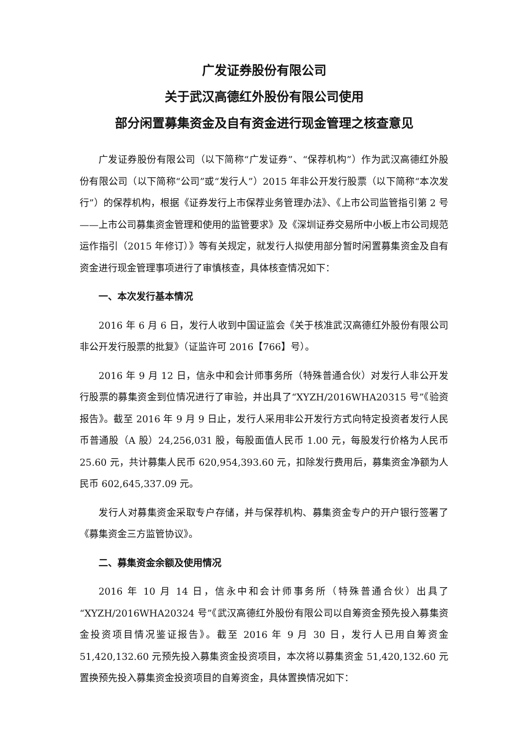广发证券股份有限公司
关于武汉高德红外股份有限公司使用
部分闲置募集资金及自有资金进行现金管理之核查意见
广发证券股份有限公司（以下简称“广发证券”、“保荐机构”）作为武汉高德红外股份有限公司（以下简称“公司”或“发行人”）2015 年非公开发行股票（以下简称“本次发行”）的保荐机构，根据《证券发行上市保荐业务管理办法》、《上市公司监管指引第 2 号——上市公司募集资金管理和使用的监管要求》及《深圳证券交易所中小板上市公司规范运作指引（2015 年修订）》等有关规定，就发行人拟使用部分暂时闲置募集资金及自有资金进行现金管理事项进行了审慎核查，具体核查情况如下：
一、本次发行基本情况
2016 年 6 月 6 日，发行人收到中国证监会《关于核准武汉高德红外股份有限公司非公开发行股票的批复》（证监许可 2016【766】号）。
2016 年 9 月 12 日，信永中和会计师事务所（特殊普通合伙）对发行人非公开发行股票的募集资金到位情况进行了审验，并出具了“XYZH/2016WHA20315 号”《验资报告》。截至 2016 年 9 月 9 日止，发行人采用非公开发行方式向特定投资者发行人民币普通股（A 股）24,256,031 股，每股面值人民币 1.00 元，每股发行价格为人民币 25.60 元，共计募集人民币 620,954,393.60 元，扣除发行费用后，募集资金净额为人民币 602,645,337.09 元。
发行人对募集资金采取专户存储，并与保荐机构、募集资金专户的开户银行签署了《募集资金三方监管协议》。
二、募集资金余额及使用情况
2016 年 10 月 14 日，信永中和会计师事务所（特殊普通合伙）出具了“XYZH/2016WHA20324 号”《武汉高德红外股份有限公司以自筹资金预先投入募集资金投资项目情况鉴证报告》。截至 2016 年 9 月 30 日，发行人已用自筹资金 51,420,132.60 元预先投入募集资金投资项目，本次将以募集资金 51,420,132.60 元置换预先投入募集资金投资项目的自筹资金，具体置换情况如下：